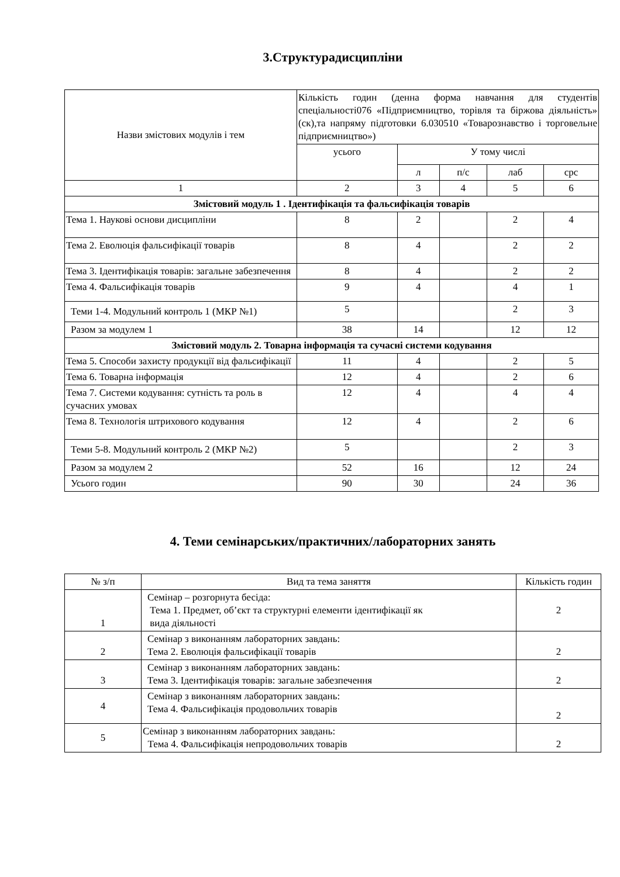3.Структурадисципліни
| Назви змістових модулів і тем | Кількість годин (денна форма навчання для студентів спеціальності076 «Підприємництво, торівля та біржова діяльність» (ск),та напряму підготовки 6.030510 «Товарознавство і торговельне підприємництво») | | | | |
| --- | --- | --- | --- | --- | --- |
| | усього | У тому числі | | | |
| | | л | п/с | лаб | срс |
| 1 | 2 | 3 | 4 | 5 | 6 |
| Змістовий модуль 1 . Ідентифікація та фальсифікація товарів | | | | | |
| Тема 1. Наукові основи дисципліни | 8 | 2 | | 2 | 4 |
| Тема 2. Еволюція фальсифікації товарів | 8 | 4 | | 2 | 2 |
| Тема 3. Ідентифікація товарів: загальне забезпечення | 8 | 4 | | 2 | 2 |
| Тема 4. Фальсифікація товарів | 9 | 4 | | 4 | 1 |
| Теми 1-4. Модульний контроль 1 (МКР №1) | 5 | | | 2 | 3 |
| Разом за модулем 1 | 38 | 14 | | 12 | 12 |
| Змістовий модуль 2. Товарна інформація та сучасні системи кодування | | | | | |
| Тема 5. Способи захисту продукції від фальсифікації | 11 | 4 | | 2 | 5 |
| Тема 6. Товарна інформація | 12 | 4 | | 2 | 6 |
| Тема 7. Системи кодування: сутність та роль в сучасних умовах | 12 | 4 | | 4 | 4 |
| Тема 8. Технологія штрихового кодування | 12 | 4 | | 2 | 6 |
| Теми 5-8. Модульний контроль 2 (МКР №2) | 5 | | | 2 | 3 |
| Разом за модулем 2 | 52 | 16 | | 12 | 24 |
| Усього годин | 90 | 30 | | 24 | 36 |
4. Теми семінарських/практичних/лабораторних занять
| № з/п | Вид та тема заняття | Кількість годин |
| --- | --- | --- |
| 1 | Семінар – розгорнута бесіда: Тема 1. Предмет, об’єкт та структурні елементи ідентифікації як вида діяльності | 2 |
| 2 | Семінар з виконанням лабораторних завдань: Тема 2. Еволюція фальсифікації товарів | 2 |
| 3 | Семінар з виконанням лабораторних завдань: Тема 3. Ідентифікація товарів: загальне забезпечення | 2 |
| 4 | Семінар з виконанням лабораторних завдань: Тема 4. Фальсифікація продовольчих товарів | 2 |
| 5 | Семінар з виконанням лабораторних завдань: Тема 4. Фальсифікація непродовольчих товарів | 2 |